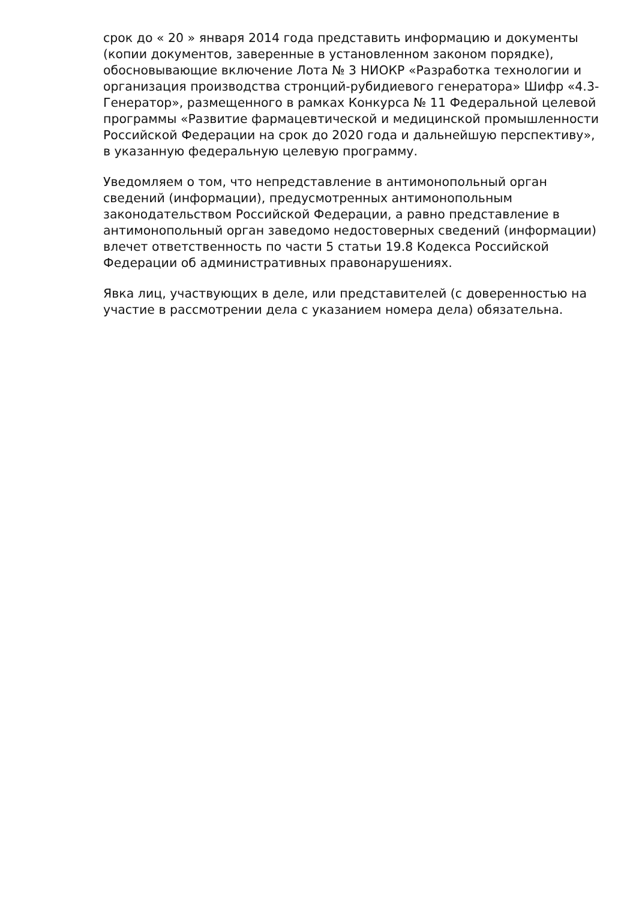срок до « 20 » января 2014 года представить информацию и документы (копии документов, заверенные в установленном законом порядке), обосновывающие включение Лота № 3 НИОКР «Разработка технологии и организация производства стронций-рубидиевого генератора» Шифр «4.3-Генератор», размещенного в рамках Конкурса № 11 Федеральной целевой программы «Развитие фармацевтической и медицинской промышленности Российской Федерации на срок до 2020 года и дальнейшую перспективу», в указанную федеральную целевую программу.
Уведомляем о том, что непредставление в антимонопольный орган сведений (информации), предусмотренных антимонопольным законодательством Российской Федерации, а равно представление в антимонопольный орган заведомо недостоверных сведений (информации) влечет ответственность по части 5 статьи 19.8 Кодекса Российской Федерации об административных правонарушениях.
Явка лиц, участвующих в деле, или представителей (с доверенностью на участие в рассмотрении дела с указанием номера дела) обязательна.